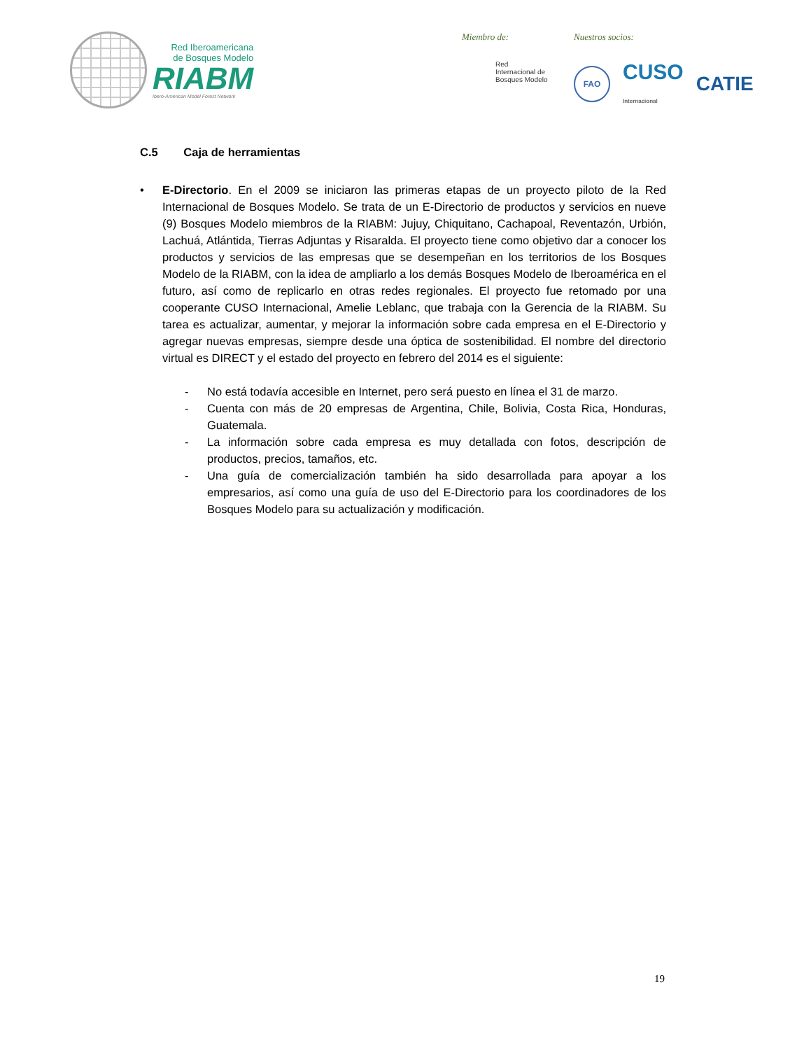Red Iberoamericana
de Bosques Modelo
RIABM
Ibero-American Model Forest Network
Miembro de:
Red
Internacional de
Bosques Modelo
Nuestros socios:
FAO
CUSO
Internacional CATIE
C.5 Caja de herramientas
• E-Directorio. En el 2009 se iniciaron las primeras etapas de un proyecto piloto de la Red Internacional de Bosques Modelo. Se trata de un E-Directorio de productos y servicios en nueve (9) Bosques Modelo miembros de la RIABM: Jujuy, Chiquitano, Cachapoal, Reventazón, Urbión, Lachuá, Atlántida, Tierras Adjuntas y Risaralda. El proyecto tiene como objetivo dar a conocer los productos y servicios de las empresas que se desempeñan en los territorios de los Bosques Modelo de la RIABM, con la idea de ampliarlo a los demás Bosques Modelo de Iberoamérica en el futuro, así como de replicarlo en otras redes regionales. El proyecto fue retomado por una cooperante CUSO Internacional, Amelie Leblanc, que trabaja con la Gerencia de la RIABM. Su tarea es actualizar, aumentar, y mejorar la información sobre cada empresa en el E-Directorio y agregar nuevas empresas, siempre desde una óptica de sostenibilidad. El nombre del directorio virtual es DIRECT y el estado del proyecto en febrero del 2014 es el siguiente:
- No está todavía accesible en Internet, pero será puesto en línea el 31 de marzo.
- Cuenta con más de 20 empresas de Argentina, Chile, Bolivia, Costa Rica, Honduras, Guatemala.
- La información sobre cada empresa es muy detallada con fotos, descripción de productos, precios, tamaños, etc.
- Una guía de comercialización también ha sido desarrollada para apoyar a los empresarios, así como una guía de uso del E-Directorio para los coordinadores de los Bosques Modelo para su actualización y modificación.
19